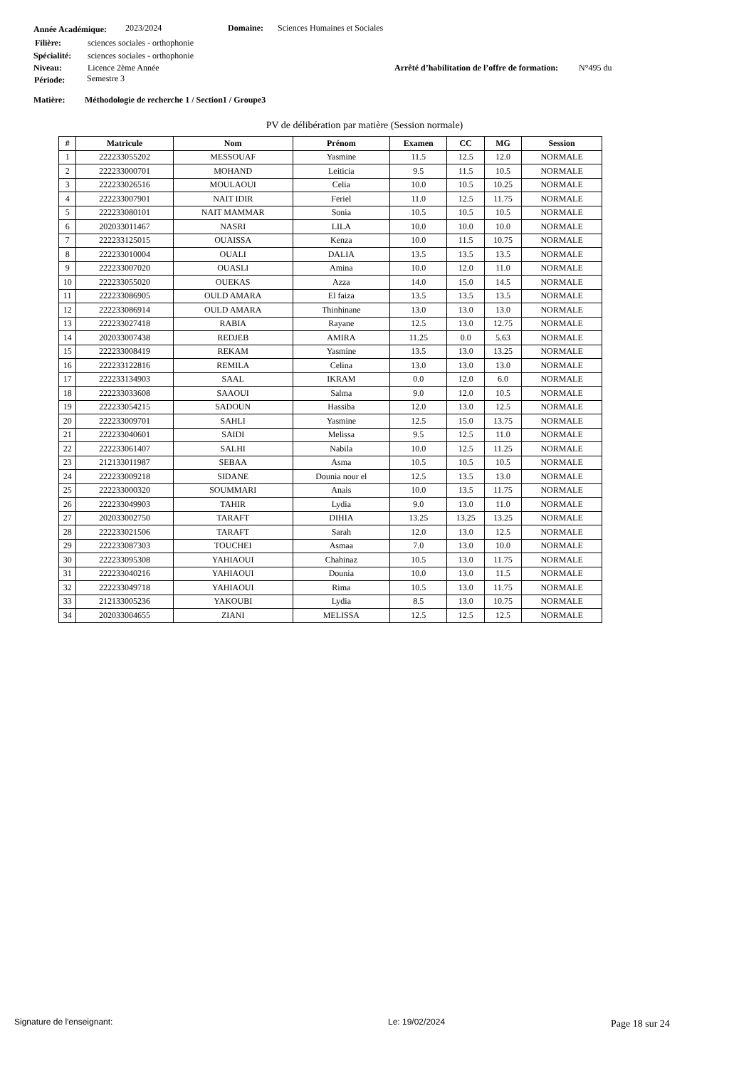Année Académique: 2023/2024 Domaine: Sciences Humaines et Sociales
Filière: sciences sociales - orthophonie
Spécialité: sciences sociales - orthophonie
Niveau: Licence 2ème Année Arrêté d’habilitation de l’offre de formation: N°495 du
Période: Semestre 3
Matière: Méthodologie de recherche 1 / Section1 / Groupe3
PV de délibération par matière (Session normale)
| # | Matricule | Nom | Prénom | Examen | CC | MG | Session |
| --- | --- | --- | --- | --- | --- | --- | --- |
| 1 | 222233055202 | MESSOUAF | Yasmine | 11.5 | 12.5 | 12.0 | NORMALE |
| 2 | 222233000701 | MOHAND | Leiticia | 9.5 | 11.5 | 10.5 | NORMALE |
| 3 | 222233026516 | MOULAOUI | Celia | 10.0 | 10.5 | 10.25 | NORMALE |
| 4 | 222233007901 | NAIT IDIR | Feriel | 11.0 | 12.5 | 11.75 | NORMALE |
| 5 | 222233080101 | NAIT MAMMAR | Sonia | 10.5 | 10.5 | 10.5 | NORMALE |
| 6 | 202033011467 | NASRI | LILA | 10.0 | 10.0 | 10.0 | NORMALE |
| 7 | 222233125015 | OUAISSA | Kenza | 10.0 | 11.5 | 10.75 | NORMALE |
| 8 | 222233010004 | OUALI | DALIA | 13.5 | 13.5 | 13.5 | NORMALE |
| 9 | 222233007020 | OUASLI | Amina | 10.0 | 12.0 | 11.0 | NORMALE |
| 10 | 222233055020 | OUEKAS | Azza | 14.0 | 15.0 | 14.5 | NORMALE |
| 11 | 222233086905 | OULD AMARA | El faiza | 13.5 | 13.5 | 13.5 | NORMALE |
| 12 | 222233086914 | OULD AMARA | Thinhinane | 13.0 | 13.0 | 13.0 | NORMALE |
| 13 | 222233027418 | RABIA | Rayane | 12.5 | 13.0 | 12.75 | NORMALE |
| 14 | 202033007438 | REDJEB | AMIRA | 11.25 | 0.0 | 5.63 | NORMALE |
| 15 | 222233008419 | REKAM | Yasmine | 13.5 | 13.0 | 13.25 | NORMALE |
| 16 | 222233122816 | REMILA | Celina | 13.0 | 13.0 | 13.0 | NORMALE |
| 17 | 222233134903 | SAAL | IKRAM | 0.0 | 12.0 | 6.0 | NORMALE |
| 18 | 222233033608 | SAAOUI | Salma | 9.0 | 12.0 | 10.5 | NORMALE |
| 19 | 222233054215 | SADOUN | Hassiba | 12.0 | 13.0 | 12.5 | NORMALE |
| 20 | 222233009701 | SAHLI | Yasmine | 12.5 | 15.0 | 13.75 | NORMALE |
| 21 | 222233040601 | SAIDI | Melissa | 9.5 | 12.5 | 11.0 | NORMALE |
| 22 | 222233061407 | SALHI | Nabila | 10.0 | 12.5 | 11.25 | NORMALE |
| 23 | 212133011987 | SEBAA | Asma | 10.5 | 10.5 | 10.5 | NORMALE |
| 24 | 222233009218 | SIDANE | Dounia nour el | 12.5 | 13.5 | 13.0 | NORMALE |
| 25 | 222233000320 | SOUMMARI | Anais | 10.0 | 13.5 | 11.75 | NORMALE |
| 26 | 222233049903 | TAHIR | Lydia | 9.0 | 13.0 | 11.0 | NORMALE |
| 27 | 202033002750 | TARAFT | DIHIA | 13.25 | 13.25 | 13.25 | NORMALE |
| 28 | 222233021506 | TARAFT | Sarah | 12.0 | 13.0 | 12.5 | NORMALE |
| 29 | 222233087303 | TOUCHEI | Asmaa | 7.0 | 13.0 | 10.0 | NORMALE |
| 30 | 222233095308 | YAHIAOUI | Chahinaz | 10.5 | 13.0 | 11.75 | NORMALE |
| 31 | 222233040216 | YAHIAOUI | Dounia | 10.0 | 13.0 | 11.5 | NORMALE |
| 32 | 222233049718 | YAHIAOUI | Rima | 10.5 | 13.0 | 11.75 | NORMALE |
| 33 | 212133005236 | YAKOUBI | Lydia | 8.5 | 13.0 | 10.75 | NORMALE |
| 34 | 202033004655 | ZIANI | MELISSA | 12.5 | 12.5 | 12.5 | NORMALE |
Signature de l'enseignant: Le: 19/02/2024 Page 18 sur 24